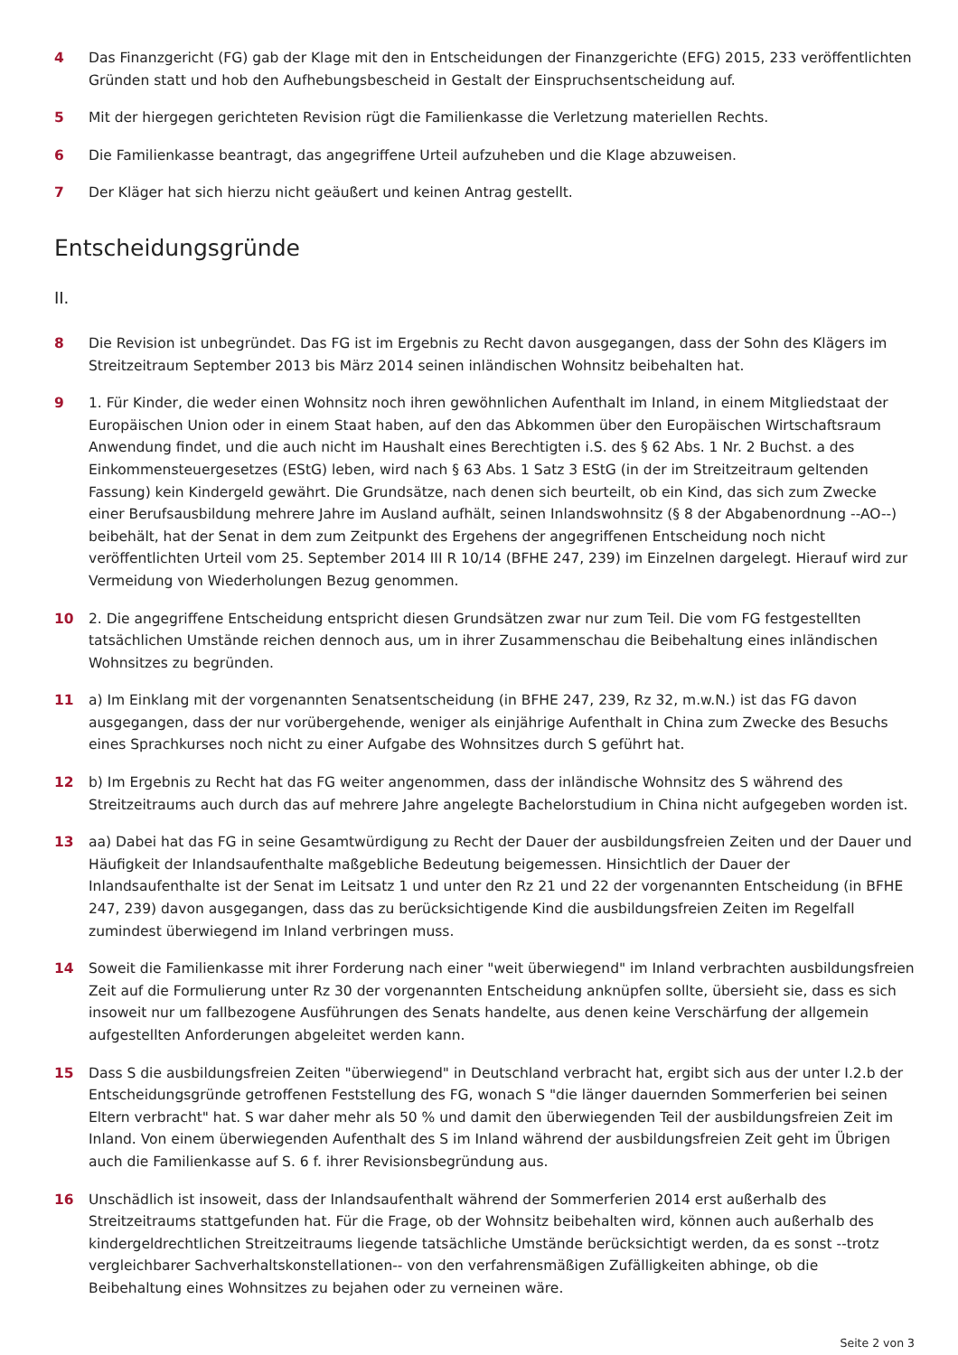4 Das Finanzgericht (FG) gab der Klage mit den in Entscheidungen der Finanzgerichte (EFG) 2015, 233 veröffentlichten Gründen statt und hob den Aufhebungsbescheid in Gestalt der Einspruchsentscheidung auf.
5 Mit der hiergegen gerichteten Revision rügt die Familienkasse die Verletzung materiellen Rechts.
6 Die Familienkasse beantragt, das angegriffene Urteil aufzuheben und die Klage abzuweisen.
7 Der Kläger hat sich hierzu nicht geäußert und keinen Antrag gestellt.
Entscheidungsgründe
II.
8 Die Revision ist unbegründet. Das FG ist im Ergebnis zu Recht davon ausgegangen, dass der Sohn des Klägers im Streitzeitraum September 2013 bis März 2014 seinen inländischen Wohnsitz beibehalten hat.
9 1. Für Kinder, die weder einen Wohnsitz noch ihren gewöhnlichen Aufenthalt im Inland, in einem Mitgliedstaat der Europäischen Union oder in einem Staat haben, auf den das Abkommen über den Europäischen Wirtschaftsraum Anwendung findet, und die auch nicht im Haushalt eines Berechtigten i.S. des § 62 Abs. 1 Nr. 2 Buchst. a des Einkommensteuergesetzes (EStG) leben, wird nach § 63 Abs. 1 Satz 3 EStG (in der im Streitzeitraum geltenden Fassung) kein Kindergeld gewährt. Die Grundsätze, nach denen sich beurteilt, ob ein Kind, das sich zum Zwecke einer Berufsausbildung mehrere Jahre im Ausland aufhält, seinen Inlandswohnsitz (§ 8 der Abgabenordnung --AO--) beibehält, hat der Senat in dem zum Zeitpunkt des Ergehens der angegriffenen Entscheidung noch nicht veröffentlichten Urteil vom 25. September 2014 III R 10/14 (BFHE 247, 239) im Einzelnen dargelegt. Hierauf wird zur Vermeidung von Wiederholungen Bezug genommen.
10 2. Die angegriffene Entscheidung entspricht diesen Grundsätzen zwar nur zum Teil. Die vom FG festgestellten tatsächlichen Umstände reichen dennoch aus, um in ihrer Zusammenschau die Beibehaltung eines inländischen Wohnsitzes zu begründen.
11 a) Im Einklang mit der vorgenannten Senatsentscheidung (in BFHE 247, 239, Rz 32, m.w.N.) ist das FG davon ausgegangen, dass der nur vorübergehende, weniger als einjährige Aufenthalt in China zum Zwecke des Besuchs eines Sprachkurses noch nicht zu einer Aufgabe des Wohnsitzes durch S geführt hat.
12 b) Im Ergebnis zu Recht hat das FG weiter angenommen, dass der inländische Wohnsitz des S während des Streitzeitraums auch durch das auf mehrere Jahre angelegte Bachelorstudium in China nicht aufgegeben worden ist.
13 aa) Dabei hat das FG in seine Gesamtwürdigung zu Recht der Dauer der ausbildungsfreien Zeiten und der Dauer und Häufigkeit der Inlandsaufenthalte maßgebliche Bedeutung beigemessen. Hinsichtlich der Dauer der Inlandsaufenthalte ist der Senat im Leitsatz 1 und unter den Rz 21 und 22 der vorgenannten Entscheidung (in BFHE 247, 239) davon ausgegangen, dass das zu berücksichtigende Kind die ausbildungsfreien Zeiten im Regelfall zumindest überwiegend im Inland verbringen muss.
14 Soweit die Familienkasse mit ihrer Forderung nach einer "weit überwiegend" im Inland verbrachten ausbildungsfreien Zeit auf die Formulierung unter Rz 30 der vorgenannten Entscheidung anknüpfen sollte, übersieht sie, dass es sich insoweit nur um fallbezogene Ausführungen des Senats handelte, aus denen keine Verschärfung der allgemein aufgestellten Anforderungen abgeleitet werden kann.
15 Dass S die ausbildungsfreien Zeiten "überwiegend" in Deutschland verbracht hat, ergibt sich aus der unter I.2.b der Entscheidungsgründe getroffenen Feststellung des FG, wonach S "die länger dauernden Sommerferien bei seinen Eltern verbracht" hat. S war daher mehr als 50 % und damit den überwiegenden Teil der ausbildungsfreien Zeit im Inland. Von einem überwiegenden Aufenthalt des S im Inland während der ausbildungsfreien Zeit geht im Übrigen auch die Familienkasse auf S. 6 f. ihrer Revisionsbegründung aus.
16 Unschädlich ist insoweit, dass der Inlandsaufenthalt während der Sommerferien 2014 erst außerhalb des Streitzeitraums stattgefunden hat. Für die Frage, ob der Wohnsitz beibehalten wird, können auch außerhalb des kindergeldrechtlichen Streitzeitraums liegende tatsächliche Umstände berücksichtigt werden, da es sonst --trotz vergleichbarer Sachverhaltskonstellationen-- von den verfahrensmäßigen Zufälligkeiten abhinge, ob die Beibehaltung eines Wohnsitzes zu bejahen oder zu verneinen wäre.
Seite 2 von 3